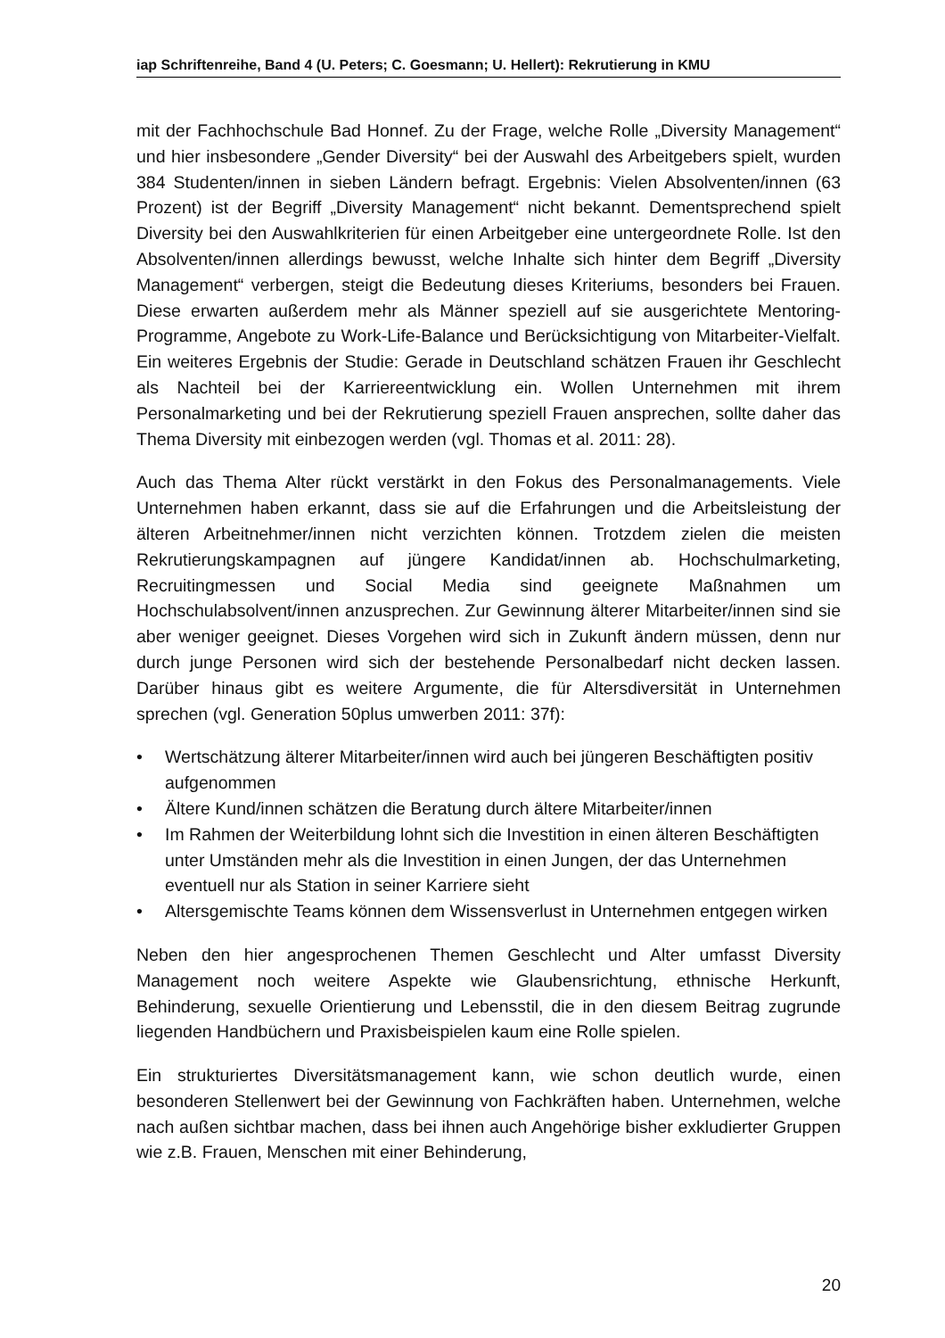iap Schriftenreihe, Band 4 (U. Peters; C. Goesmann; U. Hellert): Rekrutierung in KMU
mit der Fachhochschule Bad Honnef. Zu der Frage, welche Rolle „Diversity Management“ und hier insbesondere „Gender Diversity“ bei der Auswahl des Arbeitgebers spielt, wurden 384 Studenten/innen in sieben Ländern befragt. Ergebnis: Vielen Absolventen/innen (63 Prozent) ist der Begriff „Diversity Management“ nicht bekannt. Dementsprechend spielt Diversity bei den Auswahlkriterien für einen Arbeitgeber eine untergeordnete Rolle. Ist den Absolventen/innen allerdings bewusst, welche Inhalte sich hinter dem Begriff „Diversity Management“ verbergen, steigt die Bedeutung dieses Kriteriums, besonders bei Frauen. Diese erwarten außerdem mehr als Männer speziell auf sie ausgerichtete Mentoring-Programme, Angebote zu Work-Life-Balance und Berücksichtigung von Mitarbeiter-Vielfalt. Ein weiteres Ergebnis der Studie: Gerade in Deutschland schätzen Frauen ihr Geschlecht als Nachteil bei der Karriereentwicklung ein. Wollen Unternehmen mit ihrem Personalmarketing und bei der Rekrutierung speziell Frauen ansprechen, sollte daher das Thema Diversity mit einbezogen werden (vgl. Thomas et al. 2011: 28).
Auch das Thema Alter rückt verstärkt in den Fokus des Personalmanagements. Viele Unternehmen haben erkannt, dass sie auf die Erfahrungen und die Arbeitsleistung der älteren Arbeitnehmer/innen nicht verzichten können. Trotzdem zielen die meisten Rekrutierungskampagnen auf jüngere Kandidat/innen ab. Hochschulmarketing, Recruitingmessen und Social Media sind geeignete Maßnahmen um Hochschulabsolvent/innen anzusprechen. Zur Gewinnung älterer Mitarbeiter/innen sind sie aber weniger geeignet. Dieses Vorgehen wird sich in Zukunft ändern müssen, denn nur durch junge Personen wird sich der bestehende Personalbedarf nicht decken lassen. Darüber hinaus gibt es weitere Argumente, die für Altersdiversität in Unternehmen sprechen (vgl. Generation 50plus umwerben 2011: 37f):
• Wertschätzung älterer Mitarbeiter/innen wird auch bei jüngeren Beschäftigten positiv aufgenommen
• Ältere Kund/innen schätzen die Beratung durch ältere Mitarbeiter/innen
• Im Rahmen der Weiterbildung lohnt sich die Investition in einen älteren Beschäftigten unter Umständen mehr als die Investition in einen Jungen, der das Unternehmen eventuell nur als Station in seiner Karriere sieht
• Altersgemischte Teams können dem Wissensverlust in Unternehmen entgegen wirken
Neben den hier angesprochenen Themen Geschlecht und Alter umfasst Diversity Management noch weitere Aspekte wie Glaubensrichtung, ethnische Herkunft, Behinderung, sexuelle Orientierung und Lebensstil, die in den diesem Beitrag zugrunde liegenden Handbüchern und Praxisbeispielen kaum eine Rolle spielen.
Ein strukturiertes Diversitätsmanagement kann, wie schon deutlich wurde, einen besonderen Stellenwert bei der Gewinnung von Fachkräften haben. Unternehmen, welche nach außen sichtbar machen, dass bei ihnen auch Angehörige bisher exkludierter Gruppen wie z.B. Frauen, Menschen mit einer Behinderung,
20